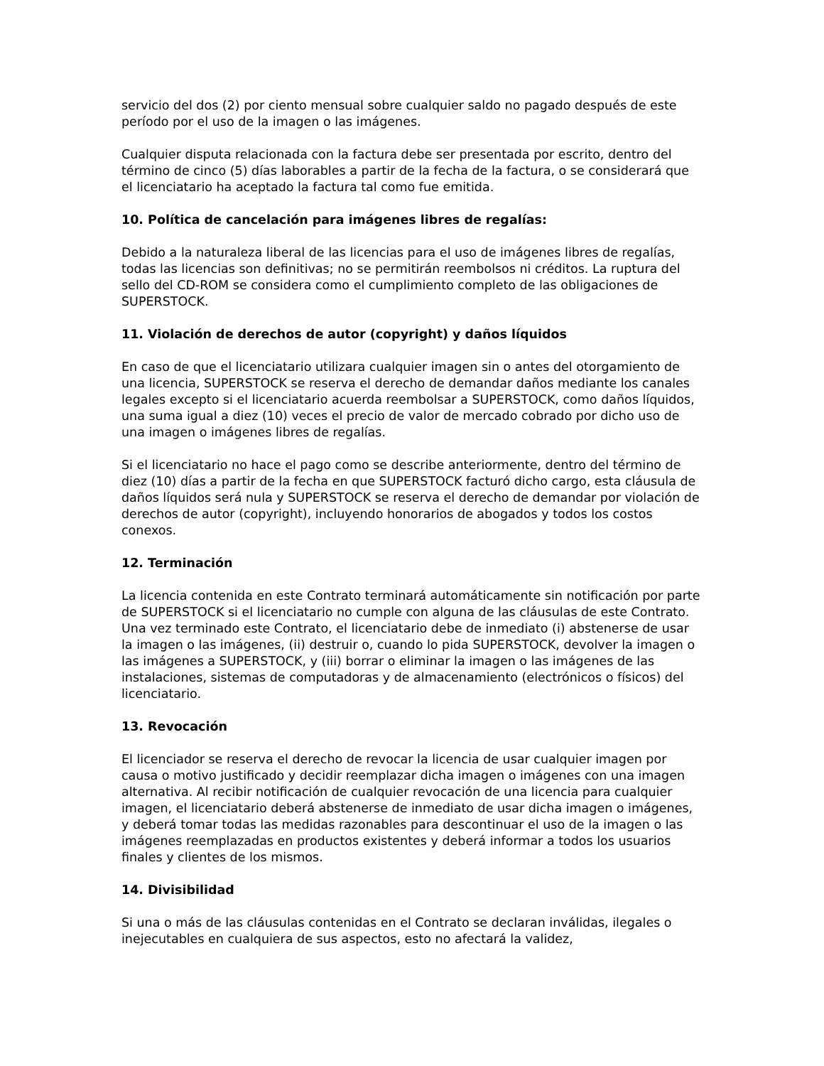servicio del dos (2) por ciento mensual sobre cualquier saldo no pagado después de este período por el uso de la imagen o las imágenes.
Cualquier disputa relacionada con la factura debe ser presentada por escrito, dentro del término de cinco (5) días laborables a partir de la fecha de la factura, o se considerará que el licenciatario ha aceptado la factura tal como fue emitida.
10. Política de cancelación para imágenes libres de regalías:
Debido a la naturaleza liberal de las licencias para el uso de imágenes libres de regalías, todas las licencias son definitivas; no se permitirán reembolsos ni créditos. La ruptura del sello del CD-ROM se considera como el cumplimiento completo de las obligaciones de SUPERSTOCK.
11. Violación de derechos de autor (copyright) y daños líquidos
En caso de que el licenciatario utilizara cualquier imagen sin o antes del otorgamiento de una licencia, SUPERSTOCK se reserva el derecho de demandar daños mediante los canales legales excepto si el licenciatario acuerda reembolsar a SUPERSTOCK, como daños líquidos, una suma igual a diez (10) veces el precio de valor de mercado cobrado por dicho uso de una imagen o imágenes libres de regalías.
Si el licenciatario no hace el pago como se describe anteriormente, dentro del término de diez (10) días a partir de la fecha en que SUPERSTOCK facturó dicho cargo, esta cláusula de daños líquidos será nula y SUPERSTOCK se reserva el derecho de demandar por violación de derechos de autor (copyright), incluyendo honorarios de abogados y todos los costos conexos.
12. Terminación
La licencia contenida en este Contrato terminará automáticamente sin notificación por parte de SUPERSTOCK si el licenciatario no cumple con alguna de las cláusulas de este Contrato. Una vez terminado este Contrato, el licenciatario debe de inmediato (i) abstenerse de usar la imagen o las imágenes, (ii) destruir o, cuando lo pida SUPERSTOCK, devolver la imagen o las imágenes a SUPERSTOCK, y (iii) borrar o eliminar la imagen o las imágenes de las instalaciones, sistemas de computadoras y de almacenamiento (electrónicos o físicos) del licenciatario.
13. Revocación
El licenciador se reserva el derecho de revocar la licencia de usar cualquier imagen por causa o motivo justificado y decidir reemplazar dicha imagen o imágenes con una imagen alternativa. Al recibir notificación de cualquier revocación de una licencia para cualquier imagen, el licenciatario deberá abstenerse de inmediato de usar dicha imagen o imágenes, y deberá tomar todas las medidas razonables para descontinuar el uso de la imagen o las imágenes reemplazadas en productos existentes y deberá informar a todos los usuarios finales y clientes de los mismos.
14. Divisibilidad
Si una o más de las cláusulas contenidas en el Contrato se declaran inválidas, ilegales o inejecutables en cualquiera de sus aspectos, esto no afectará la validez,